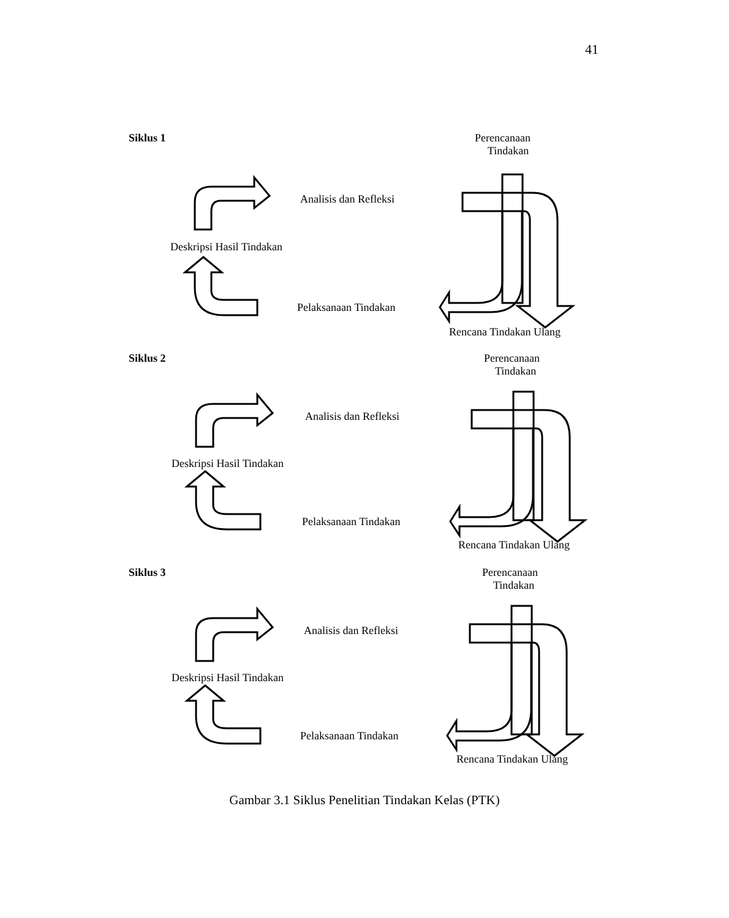41
Siklus 1
Perencanaan
Tindakan
Analisis dan Refleksi
Deskripsi Hasil Tindakan
Pelaksanaan Tindakan
Rencana Tindakan Ulang
Siklus 2
Perencanaan
Tindakan
Analisis dan Refleksi
Deskripsi Hasil Tindakan
Pelaksanaan Tindakan
Rencana Tindakan Ulang
Siklus 3
Perencanaan
Tindakan
Analisis dan Refleksi
Deskripsi Hasil Tindakan
Pelaksanaan Tindakan
Rencana Tindakan Ulang
Gambar 3.1 Siklus Penelitian Tindakan Kelas (PTK)